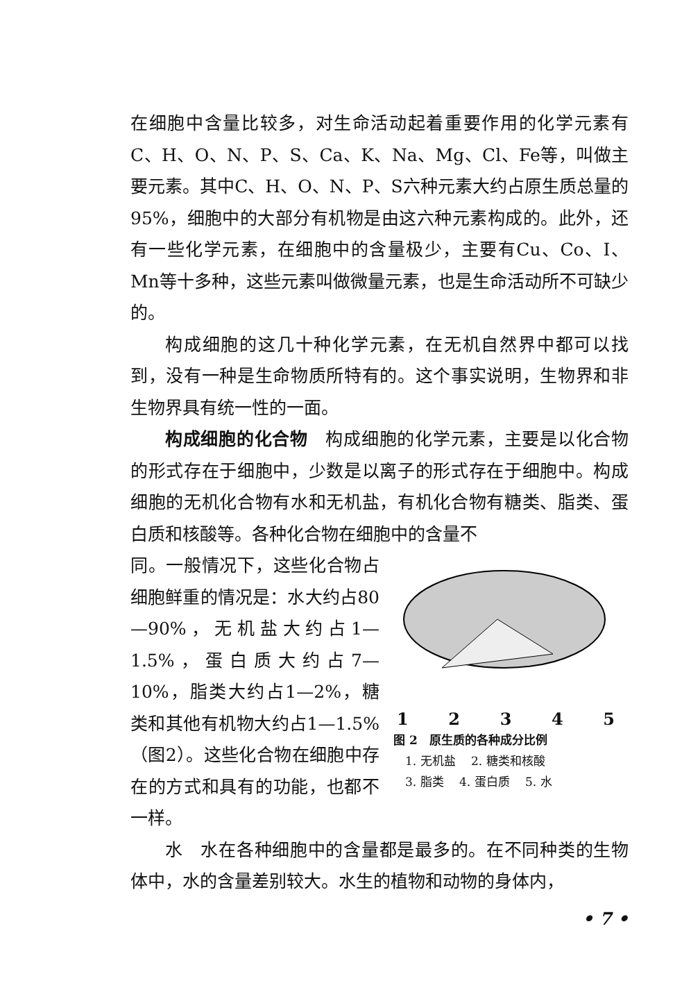在细胞中含量比较多，对生命活动起着重要作用的化学元素有C、H、O、N、P、S、Ca、K、Na、Mg、Cl、Fe等，叫做主要元素。其中C、H、O、N、P、S六种元素大约占原生质总量的95%，细胞中的大部分有机物是由这六种元素构成的。此外，还有一些化学元素，在细胞中的含量极少，主要有Cu、Co、I、Mn等十多种，这些元素叫做微量元素，也是生命活动所不可缺少的。
构成细胞的这几十种化学元素，在无机自然界中都可以找到，没有一种是生命物质所特有的。这个事实说明，生物界和非生物界具有统一性的一面。
构成细胞的化合物　构成细胞的化学元素，主要是以化合物的形式存在于细胞中，少数是以离子的形式存在于细胞中。构成细胞的无机化合物有水和无机盐，有机化合物有糖类、脂类、蛋白质和核酸等。各种化合物在细胞中的含量不
同。一般情况下，这些化合物占细胞鲜重的情况是：水大约占80—90%，无机盐大约占1—1.5%，蛋白质大约占7—10%，脂类大约占1—2%，糖类和其他有机物大约占1—1.5%（图2）。这些化合物在细胞中存在的方式和具有的功能，也都不一样。
1 2 3 4 5
图 2　原生质的各种成分比例
　1. 无机盐　 2. 糖类和核酸
　3. 脂类　 4. 蛋白质　 5. 水
水　水在各种细胞中的含量都是最多的。在不同种类的生物体中，水的含量差别较大。水生的植物和动物的身体内，
• 7 •